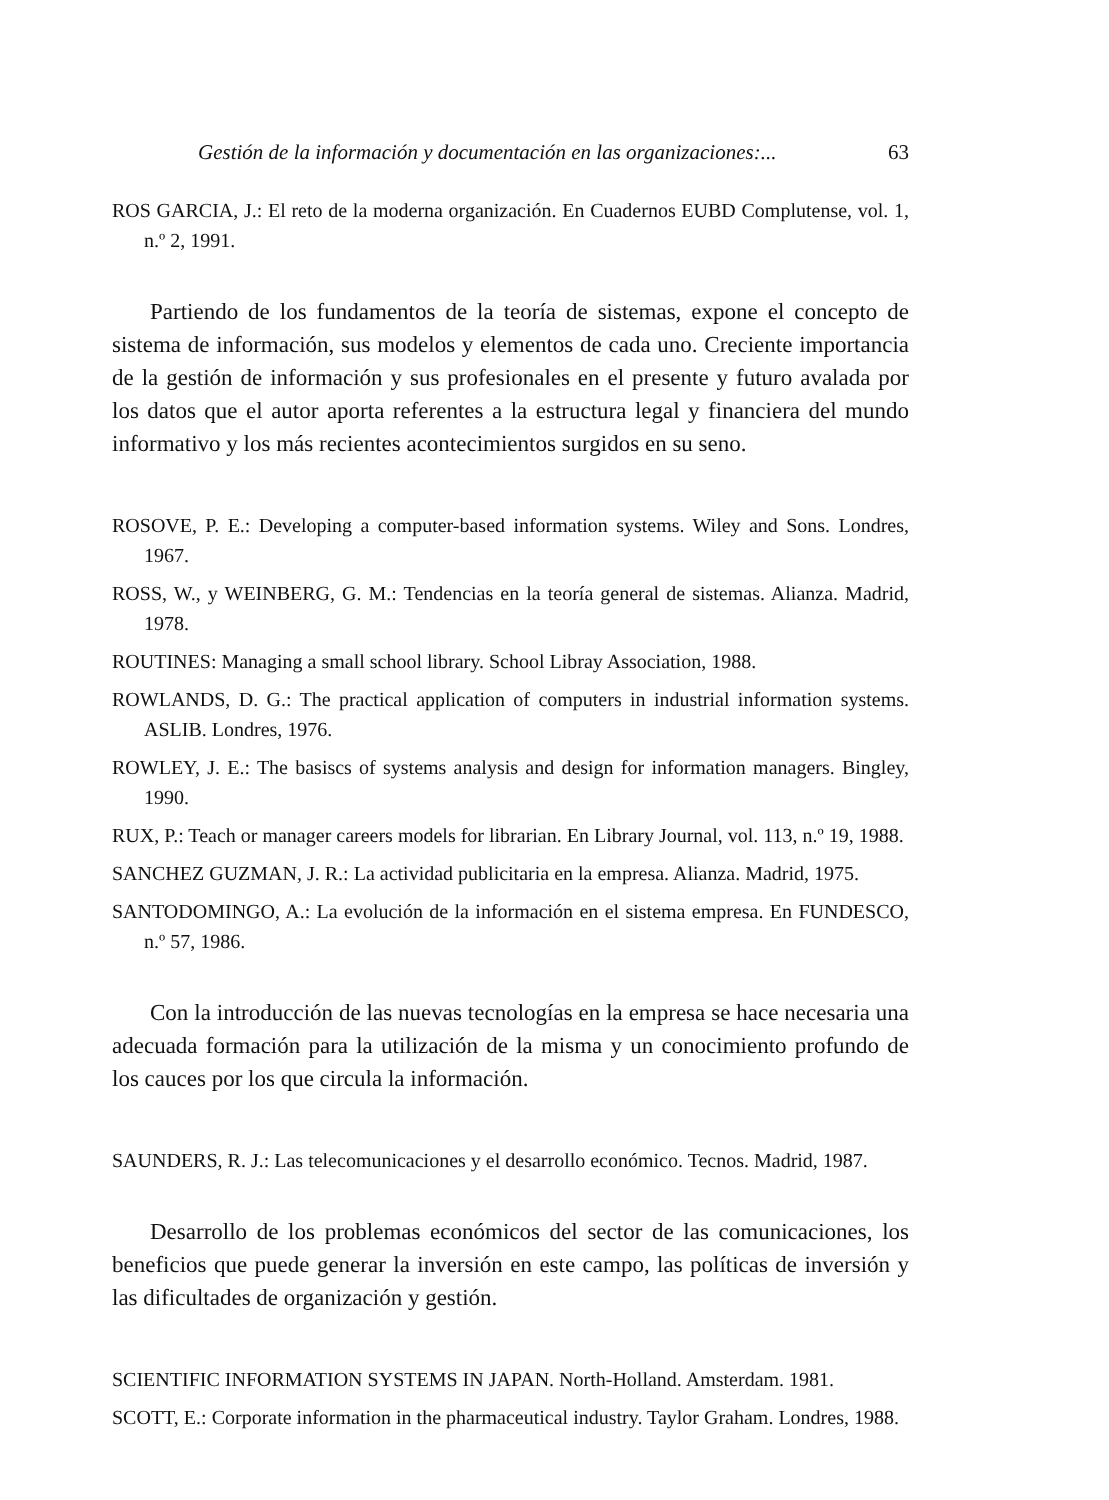Gestión de la información y documentación en las organizaciones:... 63
ROS GARCIA, J.: El reto de la moderna organización. En Cuadernos EUBD Complutense, vol. 1, n.º 2, 1991.
Partiendo de los fundamentos de la teoría de sistemas, expone el concepto de sistema de información, sus modelos y elementos de cada uno. Creciente importancia de la gestión de información y sus profesionales en el presente y futuro avalada por los datos que el autor aporta referentes a la estructura legal y financiera del mundo informativo y los más recientes acontecimientos surgidos en su seno.
ROSOVE, P. E.: Developing a computer-based information systems. Wiley and Sons. Londres, 1967.
ROSS, W., y WEINBERG, G. M.: Tendencias en la teoría general de sistemas. Alianza. Madrid, 1978.
ROUTINES: Managing a small school library. School Libray Association, 1988.
ROWLANDS, D. G.: The practical application of computers in industrial information systems. ASLIB. Londres, 1976.
ROWLEY, J. E.: The basiscs of systems analysis and design for information managers. Bingley, 1990.
RUX, P.: Teach or manager careers models for librarian. En Library Journal, vol. 113, n.º 19, 1988.
SANCHEZ GUZMAN, J. R.: La actividad publicitaria en la empresa. Alianza. Madrid, 1975.
SANTODOMINGO, A.: La evolución de la información en el sistema empresa. En FUNDESCO, n.º 57, 1986.
Con la introducción de las nuevas tecnologías en la empresa se hace necesaria una adecuada formación para la utilización de la misma y un conocimiento profundo de los cauces por los que circula la información.
SAUNDERS, R. J.: Las telecomunicaciones y el desarrollo económico. Tecnos. Madrid, 1987.
Desarrollo de los problemas económicos del sector de las comunicaciones, los beneficios que puede generar la inversión en este campo, las políticas de inversión y las dificultades de organización y gestión.
SCIENTIFIC INFORMATION SYSTEMS IN JAPAN. North-Holland. Amsterdam. 1981.
SCOTT, E.: Corporate information in the pharmaceutical industry. Taylor Graham. Londres, 1988.